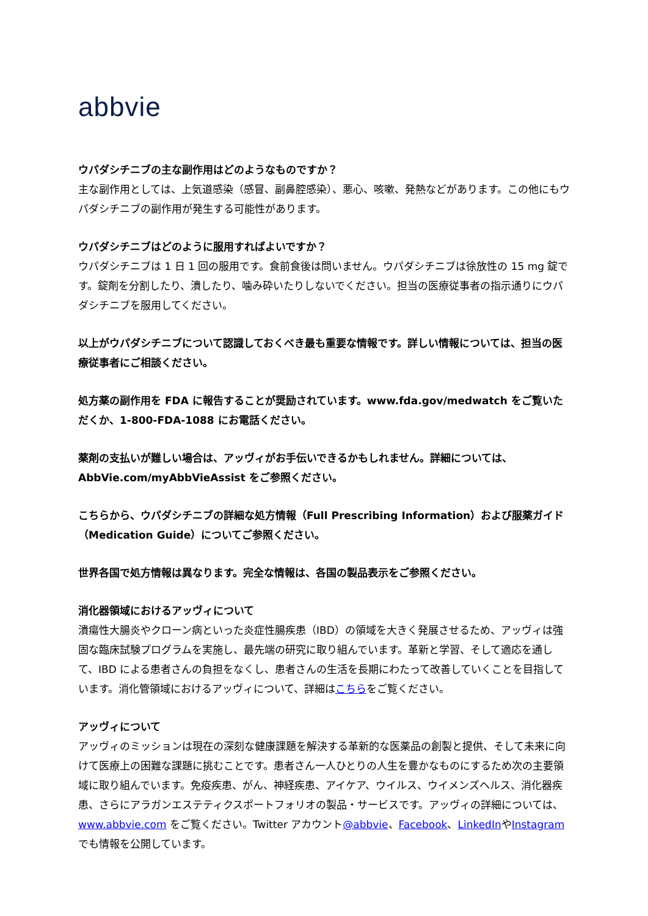abbvie
ウパダシチニブの主な副作用はどのようなものですか？
主な副作用としては、上気道感染（感冒、副鼻腔感染）、悪心、咳嗽、発熱などがあります。この他にもウパダシチニブの副作用が発生する可能性があります。
ウパダシチニブはどのように服用すればよいですか？
ウパダシチニブは 1 日 1 回の服用です。食前食後は問いません。ウパダシチニブは徐放性の 15 mg 錠です。錠剤を分割したり、潰したり、噛み砕いたりしないでください。担当の医療従事者の指示通りにウパダシチニブを服用してください。
以上がウパダシチニブについて認識しておくべき最も重要な情報です。詳しい情報については、担当の医療従事者にご相談ください。
処方薬の副作用を FDA に報告することが奨励されています。www.fda.gov/medwatch をご覧いただくか、1-800-FDA-1088 にお電話ください。
薬剤の支払いが難しい場合は、アッヴィがお手伝いできるかもしれません。詳細については、AbbVie.com/myAbbVieAssist をご参照ください。
こちらから、ウパダシチニブの詳細な処方情報（Full Prescribing Information）および服薬ガイド（Medication Guide）についてご参照ください。
世界各国で処方情報は異なります。完全な情報は、各国の製品表示をご参照ください。
消化器領域におけるアッヴィについて
潰瘍性大腸炎やクローン病といった炎症性腸疾患（IBD）の領域を大きく発展させるため、アッヴィは強固な臨床試験プログラムを実施し、最先端の研究に取り組んでいます。革新と学習、そして適応を通して、IBD による患者さんの負担をなくし、患者さんの生活を長期にわたって改善していくことを目指しています。消化管領域におけるアッヴィについて、詳細はこちらをご覧ください。
アッヴィについて
アッヴィのミッションは現在の深刻な健康課題を解決する革新的な医薬品の創製と提供、そして未来に向けて医療上の困難な課題に挑むことです。患者さん一人ひとりの人生を豊かなものにするため次の主要領域に取り組んでいます。免疫疾患、がん、神経疾患、アイケア、ウイルス、ウイメンズヘルス、消化器疾患、さらにアラガンエステティクスポートフォリオの製品・サービスです。アッヴィの詳細については、www.abbvie.com をご覧ください。Twitter アカウント@abbvie、Facebook、LinkedInやInstagramでも情報を公開しています。